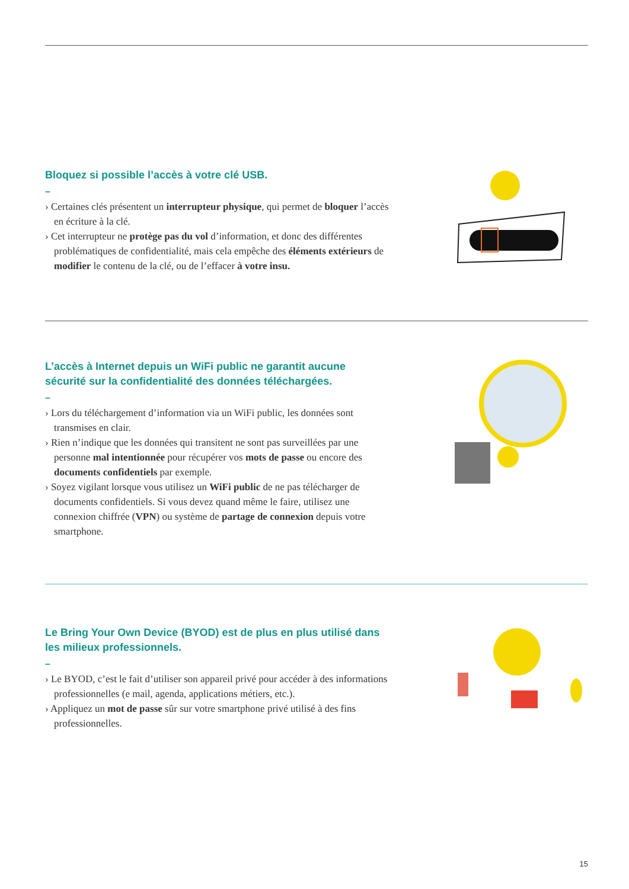Bloquez si possible l’accès à votre clé USB.
–
› Certaines clés présentent un interrupteur physique, qui permet de bloquer l’accès en écriture à la clé.
› Cet interrupteur ne protège pas du vol d’information, et donc des différentes problématiques de confidentialité, mais cela empêche des éléments extérieurs de modifier le contenu de la clé, ou de l’effacer à votre insu.
L’accès à Internet depuis un WiFi public ne garantit aucune sécurité sur la confidentialité des données téléchargées.
–
› Lors du téléchargement d’information via un WiFi public, les données sont transmises en clair.
› Rien n’indique que les données qui transitent ne sont pas surveillées par une personne mal intentionnée pour récupérer vos mots de passe ou encore des documents confidentiels par exemple.
› Soyez vigilant lorsque vous utilisez un WiFi public de ne pas télécharger de documents confidentiels. Si vous devez quand même le faire, utilisez une connexion chiffrée (VPN) ou système de partage de connexion depuis votre smartphone.
Le Bring Your Own Device (BYOD) est de plus en plus utilisé dans les milieux professionnels.
–
› Le BYOD, c’est le fait d’utiliser son appareil privé pour accéder à des informations professionnelles (e mail, agenda, applications métiers, etc.).
› Appliquez un mot de passe sûr sur votre smartphone privé utilisé à des fins professionnelles.
15